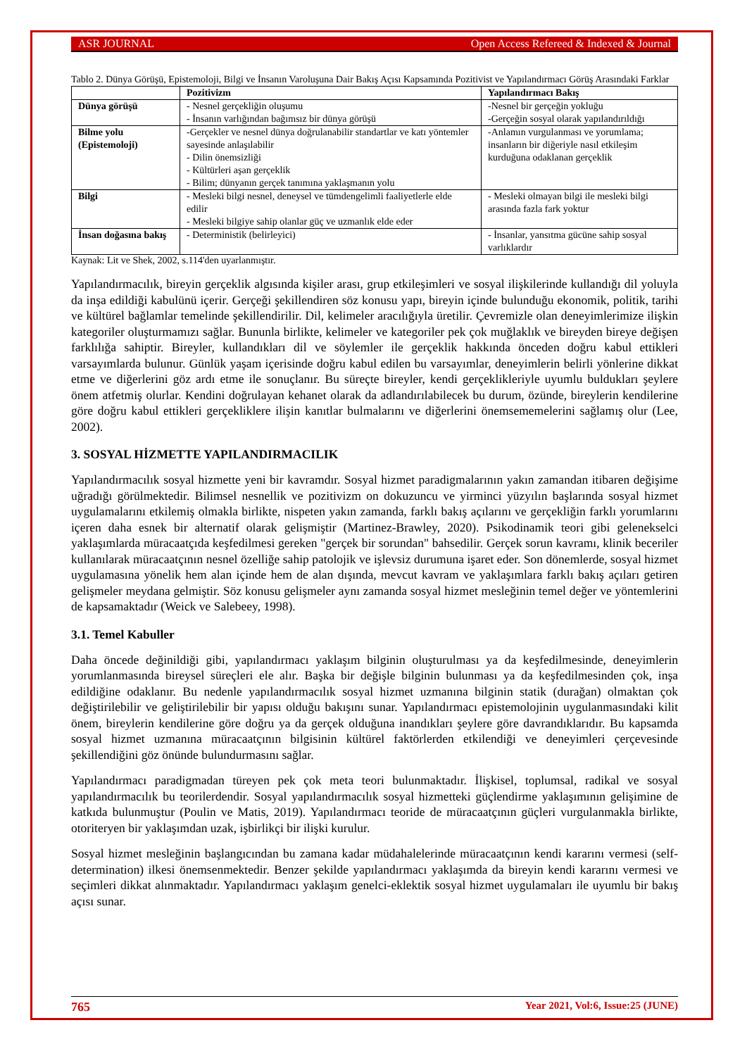ASR JOURNAL Open Access Refereed & Indexed & Journal
Tablo 2. Dünya Görüşü, Epistemoloji, Bilgi ve İnsanın Varoluşuna Dair Bakış Açısı Kapsamında Pozitivist ve Yapılandırmacı Görüş Arasındaki Farklar
| | Pozitivizm | Yapılandırmacı Bakış |
| --- | --- | --- |
| Dünya görüşü | - Nesnel gerçekliğin oluşumu - İnsanın varlığından bağımsız bir dünya görüşü | -Nesnel bir gerçeğin yokluğu -Gerçeğin sosyal olarak yapılandırıldığı |
| Bilme yolu (Epistemoloji) | -Gerçekler ve nesnel dünya doğrulanabilir standartlar ve katı yöntemler sayesinde anlaşılabilir - Dilin önemsizliği - Kültürleri aşan gerçeklik - Bilim; dünyanın gerçek tanımına yaklaşmanın yolu | -Anlamın vurgulanması ve yorumlama; insanların bir diğeriyle nasıl etkileşim kurduğuna odaklanan gerçeklik |
| Bilgi | - Mesleki bilgi nesnel, deneysel ve tümdengelimli faaliyetlerle elde edilir - Mesleki bilgiye sahip olanlar güç ve uzmanlık elde eder | - Mesleki olmayan bilgi ile mesleki bilgi arasında fazla fark yoktur |
| İnsan doğasına bakış | - Deterministik (belirleyici) | - İnsanlar, yansıtma gücüne sahip sosyal varlıklardır |
Kaynak: Lit ve Shek, 2002, s.114'den uyarlanmıştır.
Yapılandırmacılık, bireyin gerçeklik algısında kişiler arası, grup etkileşimleri ve sosyal ilişkilerinde kullandığı dil yoluyla da inşa edildiği kabulünü içerir. Gerçeği şekillendiren söz konusu yapı, bireyin içinde bulunduğu ekonomik, politik, tarihi ve kültürel bağlamlar temelinde şekillendirilir. Dil, kelimeler aracılığıyla üretilir. Çevremizle olan deneyimlerimize ilişkin kategoriler oluşturmamızı sağlar. Bununla birlikte, kelimeler ve kategoriler pek çok muğlaklık ve bireyden bireye değişen farklılığa sahiptir. Bireyler, kullandıkları dil ve söylemler ile gerçeklik hakkında önceden doğru kabul ettikleri varsayımlarda bulunur. Günlük yaşam içerisinde doğru kabul edilen bu varsayımlar, deneyimlerin belirli yönlerine dikkat etme ve diğerlerini göz ardı etme ile sonuçlanır. Bu süreçte bireyler, kendi gerçeklikleriyle uyumlu buldukları şeylere önem atfetmiş olurlar. Kendini doğrulayan kehanet olarak da adlandırılabilecek bu durum, özünde, bireylerin kendilerine göre doğru kabul ettikleri gerçekliklere ilişin kanıtlar bulmalarını ve diğerlerini önemsememelerini sağlamış olur (Lee, 2002).
3. SOSYAL HİZMETTE YAPILANDIRMACILIK
Yapılandırmacılık sosyal hizmette yeni bir kavramdır. Sosyal hizmet paradigmalarının yakın zamandan itibaren değişime uğradığı görülmektedir. Bilimsel nesnellik ve pozitivizm on dokuzuncu ve yirminci yüzyılın başlarında sosyal hizmet uygulamalarını etkilemiş olmakla birlikte, nispeten yakın zamanda, farklı bakış açılarını ve gerçekliğin farklı yorumlarını içeren daha esnek bir alternatif olarak gelişmiştir (Martinez-Brawley, 2020). Psikodinamik teori gibi gelenekselci yaklaşımlarda müracaatçıda keşfedilmesi gereken "gerçek bir sorundan" bahsedilir. Gerçek sorun kavramı, klinik beceriler kullanılarak müracaatçının nesnel özelliğe sahip patolojik ve işlevsiz durumuna işaret eder. Son dönemlerde, sosyal hizmet uygulamasına yönelik hem alan içinde hem de alan dışında, mevcut kavram ve yaklaşımlara farklı bakış açıları getiren gelişmeler meydana gelmiştir. Söz konusu gelişmeler aynı zamanda sosyal hizmet mesleğinin temel değer ve yöntemlerini de kapsamaktadır (Weick ve Salebeey, 1998).
3.1. Temel Kabuller
Daha öncede değinildiği gibi, yapılandırmacı yaklaşım bilginin oluşturulması ya da keşfedilmesinde, deneyimlerin yorumlanmasında bireysel süreçleri ele alır. Başka bir değişle bilginin bulunması ya da keşfedilmesinden çok, inşa edildiğine odaklanır. Bu nedenle yapılandırmacılık sosyal hizmet uzmanına bilginin statik (durağan) olmaktan çok değiştirilebilir ve geliştirilebilir bir yapısı olduğu bakışını sunar. Yapılandırmacı epistemolojinin uygulanmasındaki kilit önem, bireylerin kendilerine göre doğru ya da gerçek olduğuna inandıkları şeylere göre davrandıklarıdır. Bu kapsamda sosyal hizmet uzmanına müracaatçının bilgisinin kültürel faktörlerden etkilendiği ve deneyimleri çerçevesinde şekillendiğini göz önünde bulundurmasını sağlar.
Yapılandırmacı paradigmadan türeyen pek çok meta teori bulunmaktadır. İlişkisel, toplumsal, radikal ve sosyal yapılandırmacılık bu teorilerdendir. Sosyal yapılandırmacılık sosyal hizmetteki güçlendirme yaklaşımının gelişimine de katkıda bulunmuştur (Poulin ve Matis, 2019). Yapılandırmacı teoride de müracaatçının güçleri vurgulanmakla birlikte, otoriteryen bir yaklaşımdan uzak, işbirlikçi bir ilişki kurulur.
Sosyal hizmet mesleğinin başlangıcından bu zamana kadar müdahalelerinde müracaatçının kendi kararını vermesi (self-determination) ilkesi önemsenmektedir. Benzer şekilde yapılandırmacı yaklaşımda da bireyin kendi kararını vermesi ve seçimleri dikkat alınmaktadır. Yapılandırmacı yaklaşım genelci-eklektik sosyal hizmet uygulamaları ile uyumlu bir bakış açısı sunar.
765 Year 2021, Vol:6, Issue:25 (JUNE)